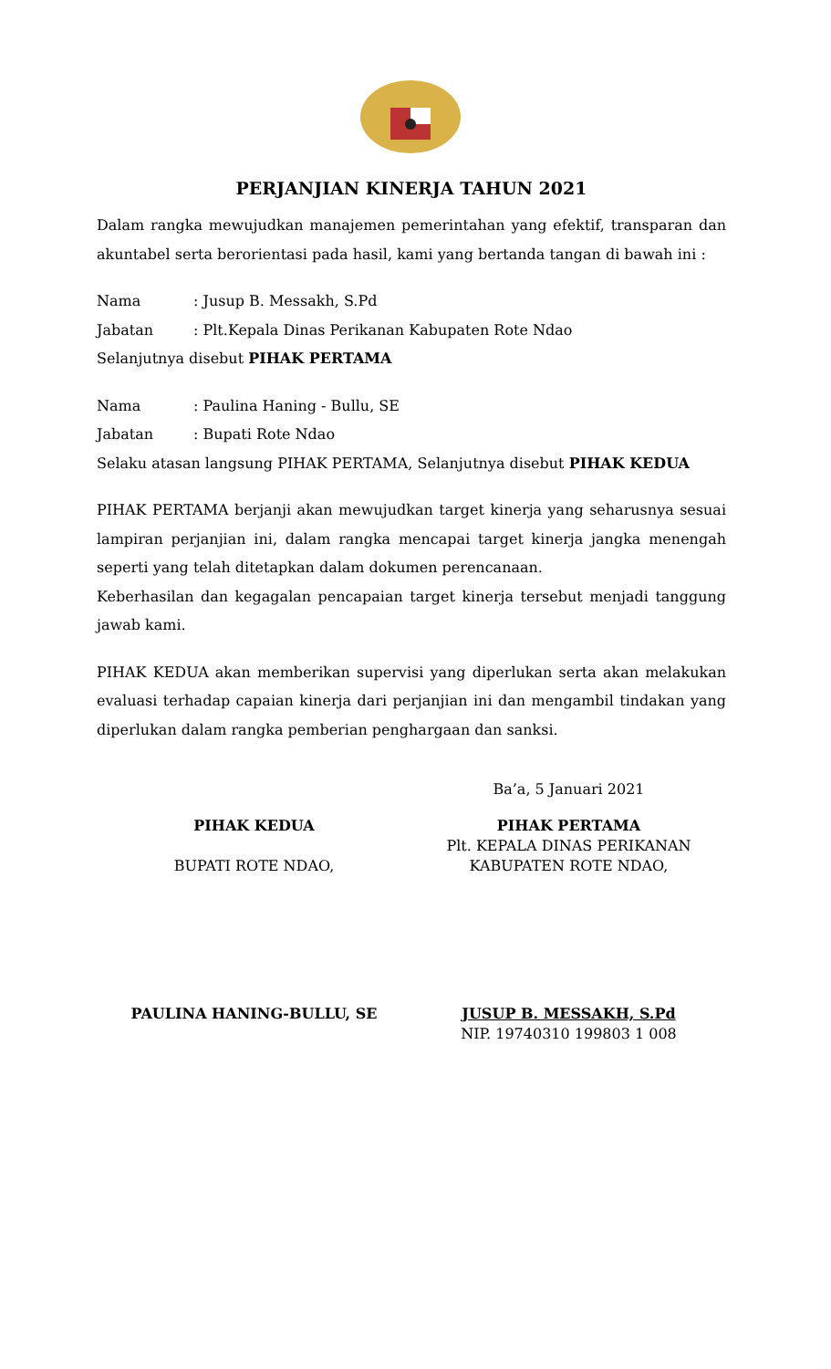PERJANJIAN KINERJA TAHUN 2021
Dalam rangka mewujudkan manajemen pemerintahan yang efektif, transparan dan akuntabel serta berorientasi pada hasil, kami yang bertanda tangan di bawah ini :
Nama: Jusup B. Messakh, S.Pd
Jabatan: Plt.Kepala Dinas Perikanan Kabupaten Rote Ndao
Selanjutnya disebut PIHAK PERTAMA
Nama: Paulina Haning - Bullu, SE
Jabatan: Bupati Rote Ndao
Selaku atasan langsung PIHAK PERTAMA, Selanjutnya disebut PIHAK KEDUA
PIHAK PERTAMA berjanji akan mewujudkan target kinerja yang seharusnya sesuai lampiran perjanjian ini, dalam rangka mencapai target kinerja jangka menengah seperti yang telah ditetapkan dalam dokumen perencanaan.
Keberhasilan dan kegagalan pencapaian target kinerja tersebut menjadi tanggung jawab kami.
PIHAK KEDUA akan memberikan supervisi yang diperlukan serta akan melakukan evaluasi terhadap capaian kinerja dari perjanjian ini dan mengambil tindakan yang diperlukan dalam rangka pemberian penghargaan dan sanksi.
Ba’a, 5 Januari 2021
PIHAK KEDUA
BUPATI ROTE NDAO,
PAULINA HANING-BULLU, SE
PIHAK PERTAMA
Plt. KEPALA DINAS PERIKANAN
KABUPATEN ROTE NDAO,
JUSUP B. MESSAKH, S.Pd
NIP. 19740310 199803 1 008